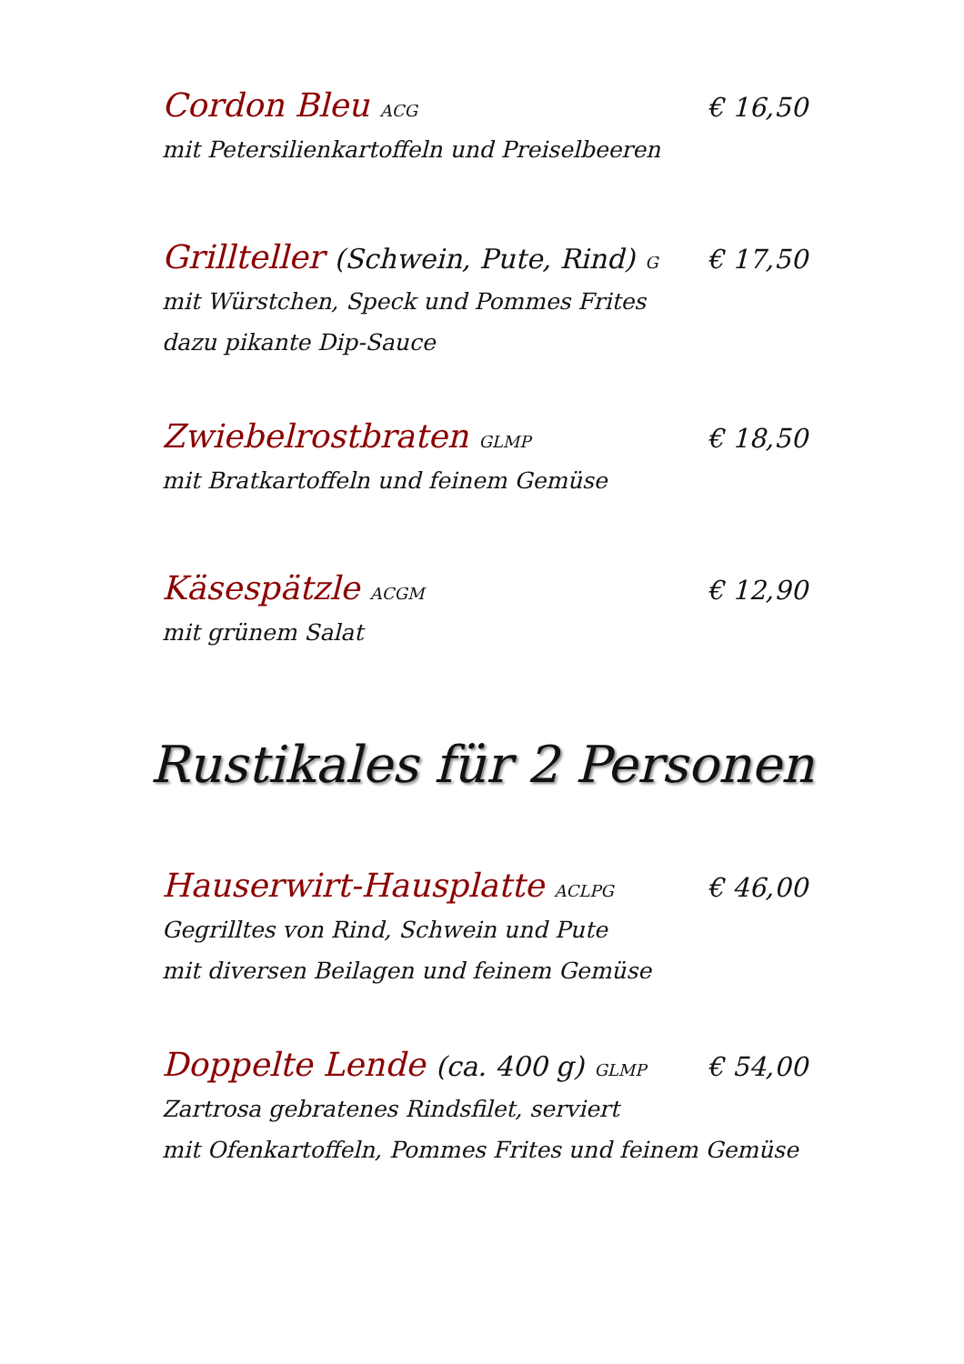Cordon Bleu ACG
€ 16,50
mit Petersilienkartoffeln und Preiselbeeren
Grillteller (Schwein, Pute, Rind) G
€ 17,50
mit Würstchen, Speck und Pommes Frites
dazu pikante Dip-Sauce
Zwiebelrostbraten GLMP
€ 18,50
mit Bratkartoffeln und feinem Gemüse
Käsespätzle ACGM
€ 12,90
mit grünem Salat
Rustikales für 2 Personen
Hauserwirt-Hausplatte ACLPG
€ 46,00
Gegrilltes von Rind, Schwein und Pute
mit diversen Beilagen und feinem Gemüse
Doppelte Lende (ca. 400 g) GLMP
€ 54,00
Zartrosa gebratenes Rindsfilet, serviert
mit Ofenkartoffeln, Pommes Frites und feinem Gemüse